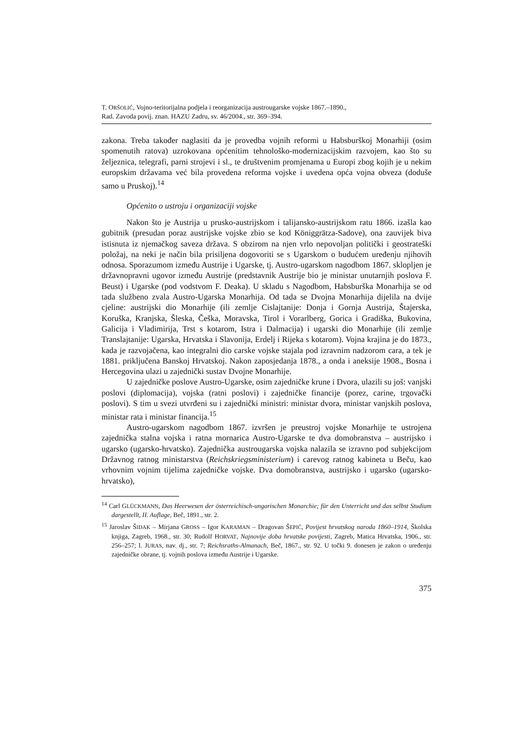T. ORŠOLIĆ, Vojno-teritorijalna podjela i reorganizacija austrougarske vojske 1867.–1890.,
Rad. Zavoda povij. znan. HAZU Zadru, sv. 46/2004., str. 369–394.
zakona. Treba također naglasiti da je provedba vojnih reformi u Habsburškoj Monarhiji (osim spomenutih ratova) uzrokovana općenitim tehnološko-modernizacijskim razvojem, kao što su željeznica, telegrafi, parni strojevi i sl., te društvenim promjenama u Europi zbog kojih je u nekim europskim državama već bila provedena reforma vojske i uvedena opća vojna obveza (doduše samo u Pruskoj).<sup>14</sup>
Općenito o ustroju i organizaciji vojske
Nakon što je Austrija u prusko-austrijskom i talijansko-austrijskom ratu 1866. izašla kao gubitnik (presudan poraz austrijske vojske zbio se kod Königgrätza-Sadove), ona zauvijek biva istisnuta iz njemačkog saveza država. S obzirom na njen vrlo nepovoljan politički i geostrateški položaj, na neki je način bila prisiljena dogovoriti se s Ugarskom o budućem uređenju njihovih odnosa. Sporazumom između Austrije i Ugarske, tj. Austro-ugarskom nagodbom 1867. sklopljen je državnopravni ugovor između Austrije (predstavnik Austrije bio je ministar unutarnjih poslova F. Beust) i Ugarske (pod vodstvom F. Deaka). U skladu s Nagodbom, Habsburška Monarhija se od tada službeno zvala Austro-Ugarska Monarhija. Od tada se Dvojna Monarhija dijelila na dvije cjeline: austrijski dio Monarhije (ili zemlje Cislajtanije: Donja i Gornja Austrija, Štajerska, Koruška, Kranjska, Šleska, Češka, Moravska, Tirol i Vorarlberg, Gorica i Gradiška, Bukovina, Galicija i Vladimirija, Trst s kotarom, Istra i Dalmacija) i ugarski dio Monarhije (ili zemlje Translajtanije: Ugarska, Hrvatska i Slavonija, Erdelj i Rijeka s kotarom). Vojna krajina je do 1873., kada je razvojačena, kao integralni dio carske vojske stajala pod izravnim nadzorom cara, a tek je 1881. priključena Banskoj Hrvatskoj. Nakon zaposjedanja 1878., a onda i aneksije 1908., Bosna i Hercegovina ulazi u zajednički sustav Dvojne Monarhije.
U zajedničke poslove Austro-Ugarske, osim zajedničke krune i Dvora, ulazili su još: vanjski poslovi (diplomacija), vojska (ratni poslovi) i zajedničke financije (porez, carine, trgovački poslovi). S tim u svezi utvrđeni su i zajednički ministri: ministar dvora, ministar vanjskih poslova, ministar rata i ministar financija.<sup>15</sup>
Austro-ugarskom nagodbom 1867. izvršen je preustroj vojske Monarhije te ustrojena zajednička stalna vojska i ratna mornarica Austro-Ugarske te dva domobranstva – austrijsko i ugarsko (ugarsko-hrvatsko). Zajednička austrougarska vojska nalazila se izravno pod subjekcijom Državnog ratnog ministarstva (Reichskriegsministerium) i carevog ratnog kabineta u Beču, kao vrhovnim vojnim tijelima zajedničke vojske. Dva domobranstva, austrijsko i ugarsko (ugarsko-hrvatsko),
<sup>14</sup> Carl GLÜCKMANN, Das Heerwesen der österreichisch-ungarischen Monarchie; für den Unterricht und das selbst Studium dargestellt, II. Auflage, Beč, 1891., str. 2.
<sup>15</sup> Jaroslav ŠIDAK – Mirjana GROSS – Igor KARAMAN – Dragovan ŠEPIĆ, Povijest hrvatskog naroda 1860–1914, Školska knjiga, Zagreb, 1968., str. 30; Rudolf HORVAT, Najnovije doba hrvatske povijesti, Zagreb, Matica Hrvatska, 1906., str. 256–257; I. JURAS, nav. dj., str. 7; Reichsraths-Almanach, Beč, 1867., str. 92. U točki 9. donesen je zakon o uređenju zajedničke obrane, tj. vojnih poslova između Austrije i Ugarske.
375